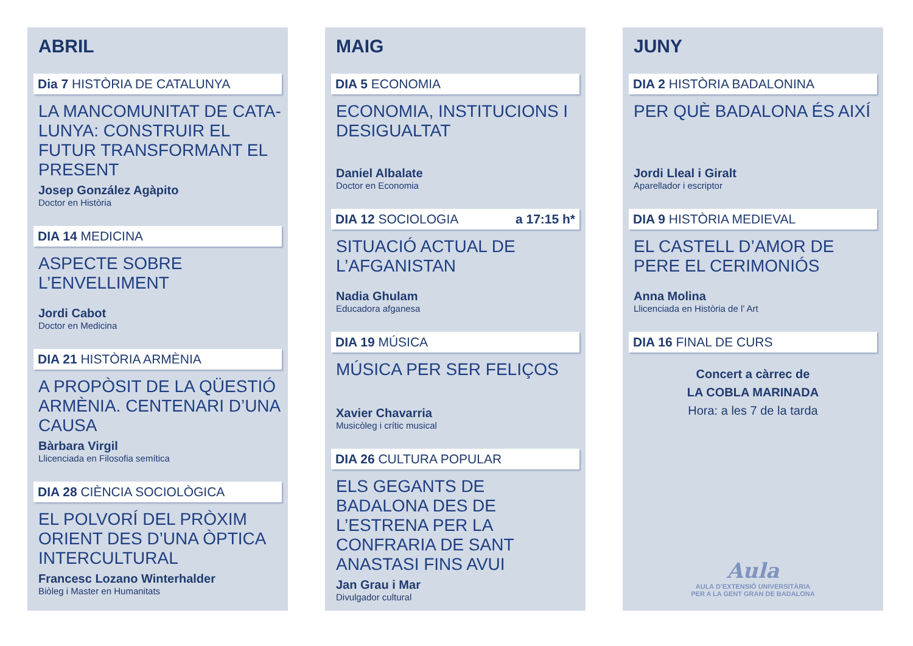ABRIL
Dia 7 HISTÒRIA DE CATALUNYA
LA MANCOMUNITAT DE CATA-LUNYA: CONSTRUIR EL FUTUR TRANSFORMANT EL PRESENT
Josep González Agàpito
Doctor en Història
DIA 14 MEDICINA
ASPECTE SOBRE L’ENVELLIMENT
Jordi Cabot
Doctor en Medicina
DIA 21 HISTÒRIA ARMÈNIA
A PROPÒSIT DE LA QÜESTIÓ ARMÈNIA. CENTENARI D’UNA CAUSA
Bàrbara Virgil
Llicenciada en Filosofia semítica
DIA 28 CIÈNCIA SOCIOLÒGICA
EL POLVORÍ DEL PRÒXIM ORIENT DES D’UNA ÒPTICA INTERCULTURAL
Francesc Lozano Winterhalder
Biòleg i Master en Humanitats
MAIG
DIA 5 ECONOMIA
ECONOMIA, INSTITUCIONS I DESIGUALTAT
Daniel Albalate
Doctor en Economia
DIA 12 SOCIOLOGIA a 17:15 h*
SITUACIÓ ACTUAL DE L’AFGANISTAN
Nadia Ghulam
Educadora afganesa
DIA 19 MÚSICA
MÚSICA PER SER FELIÇOS
Xavier Chavarria
Musicòleg i crític musical
DIA 26 CULTURA POPULAR
ELS GEGANTS DE BADALONA DES DE L’ESTRENA PER LA CONFRARIA DE SANT ANASTASI FINS AVUI
Jan Grau i Mar
Divulgador cultural
JUNY
DIA 2 HISTÒRIA BADALONINA
PER QUÈ BADALONA ÉS AIXÍ
Jordi Lleal i Giralt
Aparellador i escriptor
DIA 9 HISTÒRIA MEDIEVAL
EL CASTELL D’AMOR DE PERE EL CERIMONIÓS
Anna Molina
Llicenciada en Història de l’ Art
DIA 16 FINAL DE CURS
Concert a càrrec de
LA COBLA MARINADA
Hora: a les 7 de la tarda
Aula
AULA D’EXTENSIÓ UNIVERSITÀRIA
PER A LA GENT GRAN DE BADALONA